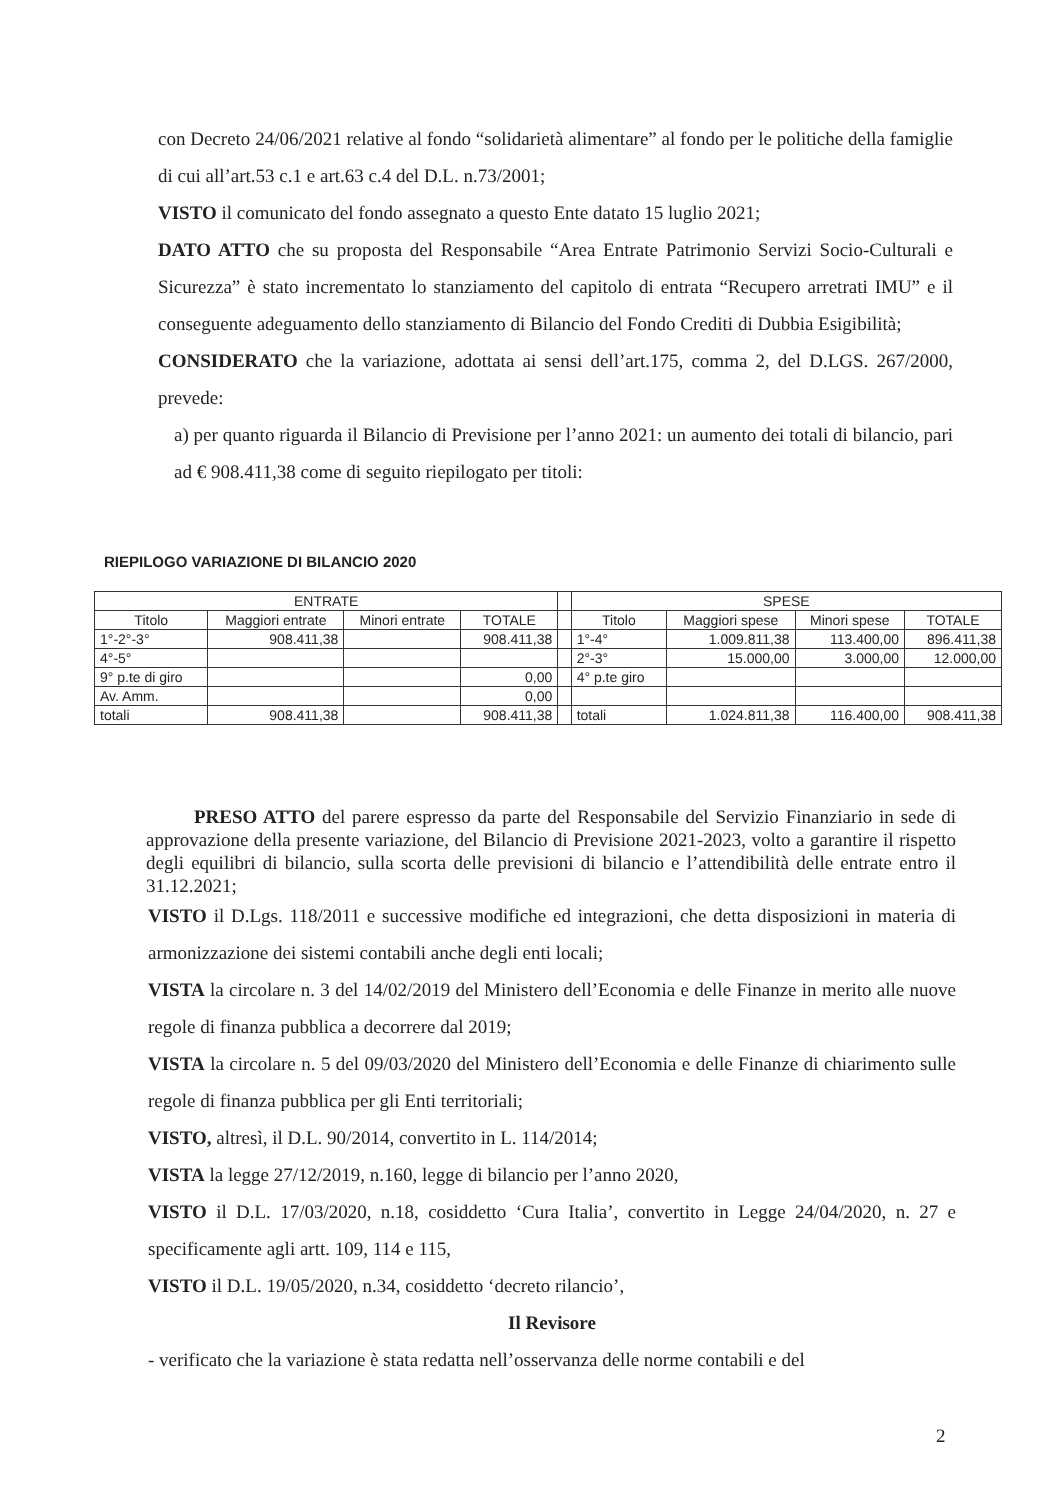con Decreto 24/06/2021 relative al fondo “solidarietà alimentare” al fondo per le politiche della famiglie di cui all’art.53 c.1 e art.63 c.4 del D.L. n.73/2001;
VISTO il comunicato del fondo assegnato a questo Ente datato 15 luglio 2021;
DATO ATTO che su proposta del Responsabile “Area Entrate Patrimonio Servizi Socio-Culturali e Sicurezza” è stato incrementato lo stanziamento del capitolo di entrata “Recupero arretrati IMU” e il conseguente adeguamento dello stanziamento di Bilancio del Fondo Crediti di Dubbia Esigibilità;
CONSIDERATO che la variazione, adottata ai sensi dell’art.175, comma 2, del D.LGS. 267/2000, prevede:
a) per quanto riguarda il Bilancio di Previsione per l’anno 2021: un aumento dei totali di bilancio, pari ad € 908.411,38 come di seguito riepilogato per titoli:
RIEPILOGO VARIAZIONE DI BILANCIO 2020
| ENTRATE | | | | | SPESE | | | |
| --- | --- | --- | --- | --- | --- | --- | --- | --- |
| Titolo | Maggiori entrate | Minori entrate | TOTALE | | Titolo | Maggiori spese | Minori spese | TOTALE |
| 1°-2°-3° | 908.411,38 | | 908.411,38 | | 1°-4° | 1.009.811,38 | 113.400,00 | 896.411,38 |
| 4°-5° | | | | | 2°-3° | 15.000,00 | 3.000,00 | 12.000,00 |
| 9° p.te di giro | | | 0,00 | | 4° p.te giro | | | |
| Av. Amm. | | | 0,00 | | | | | |
| totali | 908.411,38 | | 908.411,38 | | totali | 1.024.811,38 | 116.400,00 | 908.411,38 |
PRESO ATTO del parere espresso da parte del Responsabile del Servizio Finanziario in sede di approvazione della presente variazione, del Bilancio di Previsione 2021-2023, volto a garantire il rispetto degli equilibri di bilancio, sulla scorta delle previsioni di bilancio e l’attendibilità delle entrate entro il 31.12.2021;
VISTO il D.Lgs. 118/2011 e successive modifiche ed integrazioni, che detta disposizioni in materia di armonizzazione dei sistemi contabili anche degli enti locali;
VISTA la circolare n. 3 del 14/02/2019 del Ministero dell’Economia e delle Finanze in merito alle nuove regole di finanza pubblica a decorrere dal 2019;
VISTA la circolare n. 5 del 09/03/2020 del Ministero dell’Economia e delle Finanze di chiarimento sulle regole di finanza pubblica per gli Enti territoriali;
VISTO, altresì, il D.L. 90/2014, convertito in L. 114/2014;
VISTA la legge 27/12/2019, n.160, legge di bilancio per l’anno 2020,
VISTO il D.L. 17/03/2020, n.18, cosiddetto ‘Cura Italia’, convertito in Legge 24/04/2020, n. 27 e specificamente agli artt. 109, 114 e 115,
VISTO il D.L. 19/05/2020, n.34, cosiddetto ‘decreto rilancio’,
Il Revisore
- verificato che la variazione è stata redatta nell’osservanza delle norme contabili e del
2